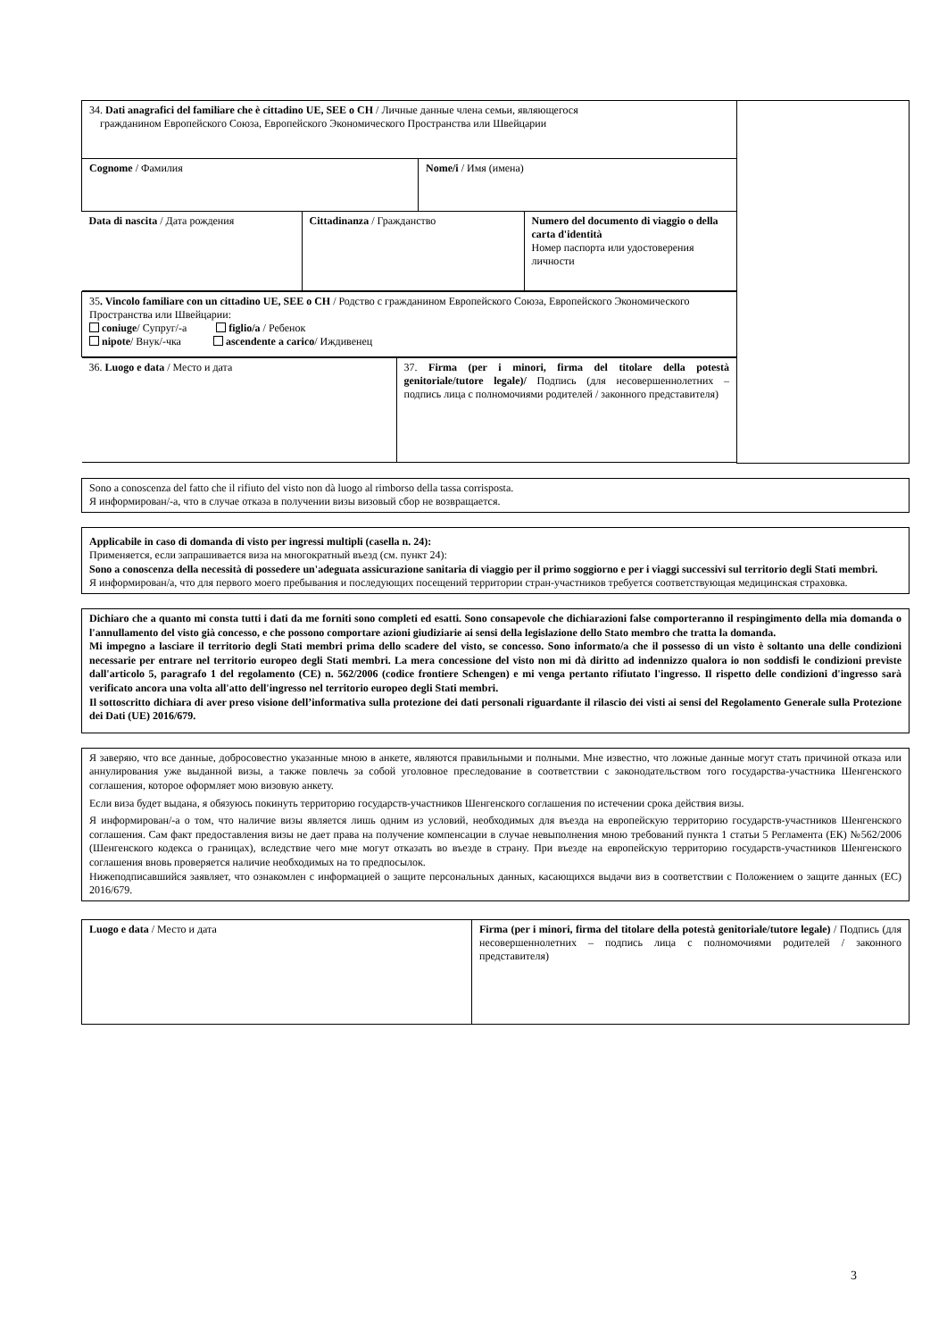| 34. Dati anagrafici del familiare che è cittadino UE, SEE o CH / Личные данные члена семьи, являющегося гражданином Европейского Союза, Европейского Экономического Пространства или Швейцарии | | |
| Cognome / Фамилия | Nome/i / Имя (имена) | |
| / Data di nascita / Дата рождения / Cittadinanza / Гражданство / Numero del documento di viaggio o della carta d'identità Номер паспорта или удостоверения личности / | | |
| 35 . Vincolo familiare con un cittadino UE, SEE o CH / Родство с гражданином Европейского Союза, Европейского Экономического Пространства или Швейцарии: coniuge / Супруг/-а figlio/a / Ребенок nipote / Внук/-чка ascendente a carico / Иждивенец | | |
| / 36. Luogo e data / Место и дата / 37. Firma (per i minori, firma del titolare della potestà genitoriale/tutore legale)/ Подпись (для несовершеннолетних – подпись лица с полномочиями родителей / законного представителя) / | | |
Sono a conoscenza del fatto che il rifiuto del visto non dà luogo al rimborso della tassa corrisposta.
Я информирован/-а, что в случае отказа в получении визы визовый сбор не возвращается.
Applicabile in caso di domanda di visto per ingressi multipli (casella n. 24):
Применяется, если запрашивается виза на многократный въезд (см. пункт 24):
Sono a conoscenza della necessità di possedere un'adeguata assicurazione sanitaria di viaggio per il primo soggiorno e per i viaggi successivi sul territorio degli Stati membri.
Я информирован/а, что для первого моего пребывания и последующих посещений территории стран-участников требуется соответствующая медицинская страховка.
Dichiaro che a quanto mi consta tutti i dati da me forniti sono completi ed esatti. Sono consapevole che dichiarazioni false comporteranno il respingimento della mia domanda o l'annullamento del visto già concesso, e che possono comportare azioni giudiziarie ai sensi della legislazione dello Stato membro che tratta la domanda.
Mi impegno a lasciare il territorio degli Stati membri prima dello scadere del visto, se concesso. Sono informato/a che il possesso di un visto è soltanto una delle condizioni necessarie per entrare nel territorio europeo degli Stati membri. La mera concessione del visto non mi dà diritto ad indennizzo qualora io non soddisfi le condizioni previste dall'articolo 5, paragrafo 1 del regolamento (CE) n. 562/2006 (codice frontiere Schengen) e mi venga pertanto rifiutato l'ingresso. Il rispetto delle condizioni d'ingresso sarà verificato ancora una volta all'atto dell'ingresso nel territorio europeo degli Stati membri.
Il sottoscritto dichiara di aver preso visione dell’informativa sulla protezione dei dati personali riguardante il rilascio dei visti ai sensi del Regolamento Generale sulla Protezione dei Dati (UE) 2016/679.
Я заверяю, что все данные, добросовестно указанные мною в анкете, являются правильными и полными. Мне известно, что ложные данные могут стать причиной отказа или аннулирования уже выданной визы, а также повлечь за собой уголовное преследование в соответствии с законодательством того государства-участника Шенгенского соглашения, которое оформляет мою визовую анкету.
Если виза будет выдана, я обязуюсь покинуть территорию государств-участников Шенгенского соглашения по истечении срока действия визы.
Я информирован/-а о том, что наличие визы является лишь одним из условий, необходимых для въезда на европейскую территорию государств-участников Шенгенского соглашения. Сам факт предоставления визы не дает права на получение компенсации в случае невыполнения мною требований пункта 1 статьи 5 Регламента (ЕК) №562/2006 (Шенгенского кодекса о границах), вследствие чего мне могут отказать во въезде в страну. При въезде на европейскую территорию государств-участников Шенгенского соглашения вновь проверяется наличие необходимых на то предпосылок.
Нижеподписавшийся заявляет, что ознакомлен с информацией о защите персональных данных, касающихся выдачи виз в соответствии с Положением о защите данных (ЕС) 2016/679.
| Luogo e data / Место и дата | Firma (per i minori, firma del titolare della potestà genitoriale/tutore legale) / Подпись (для несовершеннолетних – подпись лица с полномочиями родителей / законного представителя) |
3